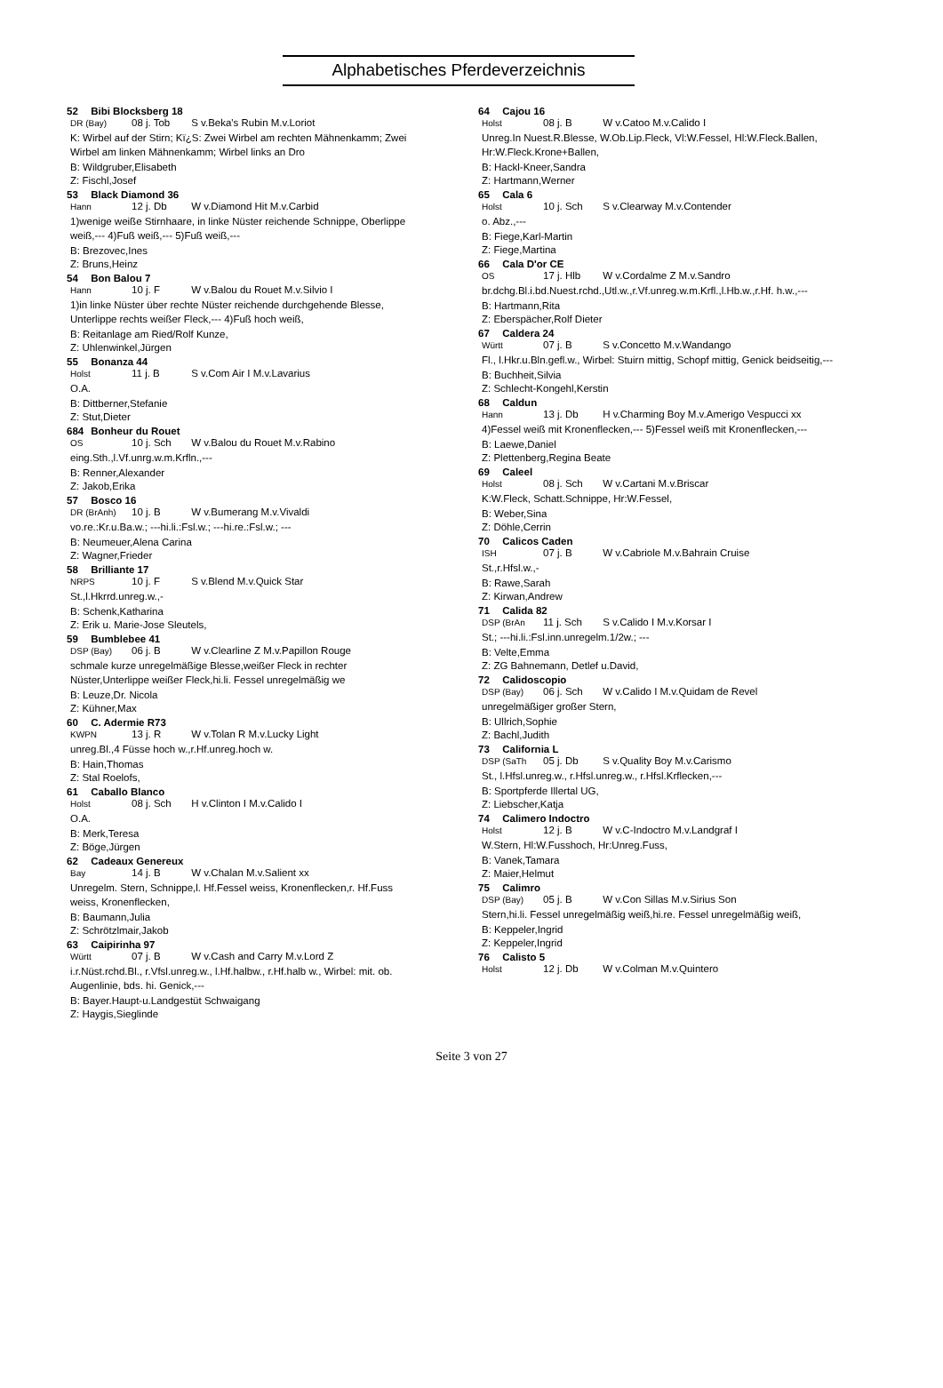Alphabetisches Pferdeverzeichnis
52 Bibi Blocksberg 18
DR (Bay) 08 j. Tob S v.Beka's Rubin M.v.Loriot
K: Wirbel auf der Stirn; Kï¿S: Zwei Wirbel am rechten Mähnenkamm; Zwei Wirbel am linken Mähnenkamm; Wirbel links an Dro
B: Wildgruber,Elisabeth
Z: Fischl,Josef
53 Black Diamond 36
Hann 12 j. Db W v.Diamond Hit M.v.Carbid
1)wenige weiße Stirnhaare, in linke Nüster reichende Schnippe, Oberlippe weiß,--- 4)Fuß weiß,--- 5)Fuß weiß,---
B: Brezovec,Ines
Z: Bruns,Heinz
54 Bon Balou 7
Hann 10 j. F W v.Balou du Rouet M.v.Silvio I
1)in linke Nüster über rechte Nüster reichende durchgehende Blesse, Unterlippe rechts weißer Fleck,--- 4)Fuß hoch weiß,
B: Reitanlage am Ried/Rolf Kunze,
Z: Uhlenwinkel,Jürgen
55 Bonanza 44
Holst 11 j. B S v.Com Air I M.v.Lavarius
O.A.
B: Dittberner,Stefanie
Z: Stut,Dieter
684 Bonheur du Rouet
OS 10 j. Sch W v.Balou du Rouet M.v.Rabino
eing.Sth.,l.Vf.unrg.w.m.Krfln.,---
B: Renner,Alexander
Z: Jakob,Erika
57 Bosco 16
DR (BrAnh) 10 j. B W v.Bumerang M.v.Vivaldi
vo.re.:Kr.u.Ba.w.; ---hi.li.:Fsl.w.; ---hi.re.:Fsl.w.; ---
B: Neumeuer,Alena Carina
Z: Wagner,Frieder
58 Brilliante 17
NRPS 10 j. F S v.Blend M.v.Quick Star
St.,l.Hkrrd.unreg.w.,-
B: Schenk,Katharina
Z: Erik u. Marie-Jose Sleutels,
59 Bumblebee 41
DSP (Bay) 06 j. B W v.Clearline Z M.v.Papillon Rouge
schmale kurze unregelmäßige Blesse,weißer Fleck in rechter Nüster,Unterlippe weißer Fleck,hi.li. Fessel unregelmäßig we
B: Leuze,Dr. Nicola
Z: Kühner,Max
60 C. Adermie R73
KWPN 13 j. R W v.Tolan R M.v.Lucky Light
unreg.Bl.,4 Füsse hoch w.,r.Hf.unreg.hoch w.
B: Hain,Thomas
Z: Stal Roelofs,
61 Caballo Blanco
Holst 08 j. Sch H v.Clinton I M.v.Calido I
O.A.
B: Merk,Teresa
Z: Böge,Jürgen
62 Cadeaux Genereux
Bay 14 j. B W v.Chalan M.v.Salient xx
Unregelm. Stern, Schnippe,l. Hf.Fessel weiss, Kronenflecken,r. Hf.Fuss weiss, Kronenflecken,
B: Baumann,Julia
Z: Schrötzlmair,Jakob
63 Caipirinha 97
Württ 07 j. B W v.Cash and Carry M.v.Lord Z
i.r.Nüst.rchd.Bl., r.Vfsl.unreg.w., l.Hf.halbw., r.Hf.halb w., Wirbel: mit. ob. Augenlinie, bds. hi. Genick,---
B: Bayer.Haupt-u.Landgestüt Schwaigang
Z: Haygis,Sieglinde
64 Cajou 16
Holst 08 j. B W v.Catoo M.v.Calido I
Unreg.In Nuest.R.Blesse, W.Ob.Lip.Fleck, Vl:W.Fessel, Hl:W.Fleck.Ballen, Hr:W.Fleck.Krone+Ballen,
B: Hackl-Kneer,Sandra
Z: Hartmann,Werner
65 Cala 6
Holst 10 j. Sch S v.Clearway M.v.Contender
o. Abz.,---
B: Fiege,Karl-Martin
Z: Fiege,Martina
66 Cala D'or CE
OS 17 j. Hlb W v.Cordalme Z M.v.Sandro
br.dchg.Bl.i.bd.Nuest.rchd.,Utl.w.,r.Vf.unreg.w.m.Krfl.,l.Hb.w.,r.Hf. h.w.,---
B: Hartmann,Rita
Z: Eberspächer,Rolf Dieter
67 Caldera 24
Württ 07 j. B S v.Concetto M.v.Wandango
Fl., l.Hkr.u.Bln.gefl.w., Wirbel: Stuirn mittig, Schopf mittig, Genick beidseitig,---
B: Buchheit,Silvia
Z: Schlecht-Kongehl,Kerstin
68 Caldun
Hann 13 j. Db H v.Charming Boy M.v.Amerigo Vespucci xx
4)Fessel weiß mit Kronenflecken,--- 5)Fessel weiß mit Kronenflecken,---
B: Laewe,Daniel
Z: Plettenberg,Regina Beate
69 Caleel
Holst 08 j. Sch W v.Cartani M.v.Briscar
K:W.Fleck, Schatt.Schnippe, Hr:W.Fessel,
B: Weber,Sina
Z: Döhle,Cerrin
70 Calicos Caden
ISH 07 j. B W v.Cabriole M.v.Bahrain Cruise
St.,r.Hfsl.w.,-
B: Rawe,Sarah
Z: Kirwan,Andrew
71 Calida 82
DSP (BrAn 11 j. Sch S v.Calido I M.v.Korsar I
St.; ---hi.li.:Fsl.inn.unregelm.1/2w.; ---
B: Velte,Emma
Z: ZG Bahnemann, Detlef u.David,
72 Calidoscopio
DSP (Bay) 06 j. Sch W v.Calido I M.v.Quidam de Revel
unregelmäßiger großer Stern,
B: Ullrich,Sophie
Z: Bachl,Judith
73 California L
DSP (SaTh 05 j. Db S v.Quality Boy M.v.Carismo
St., l.Hfsl.unreg.w., r.Hfsl.unreg.w., r.Hfsl.Krflecken,---
B: Sportpferde Illertal UG,
Z: Liebscher,Katja
74 Calimero Indoctro
Holst 12 j. B W v.C-Indoctro M.v.Landgraf I
W.Stern, Hl:W.Fusshoch, Hr:Unreg.Fuss,
B: Vanek,Tamara
Z: Maier,Helmut
75 Calimro
DSP (Bay) 05 j. B W v.Con Sillas M.v.Sirius Son
Stern,hi.li. Fessel unregelmäßig weiß,hi.re. Fessel unregelmäßig weiß,
B: Keppeler,Ingrid
Z: Keppeler,Ingrid
76 Calisto 5
Holst 12 j. Db W v.Colman M.v.Quintero
Seite 3 von 27